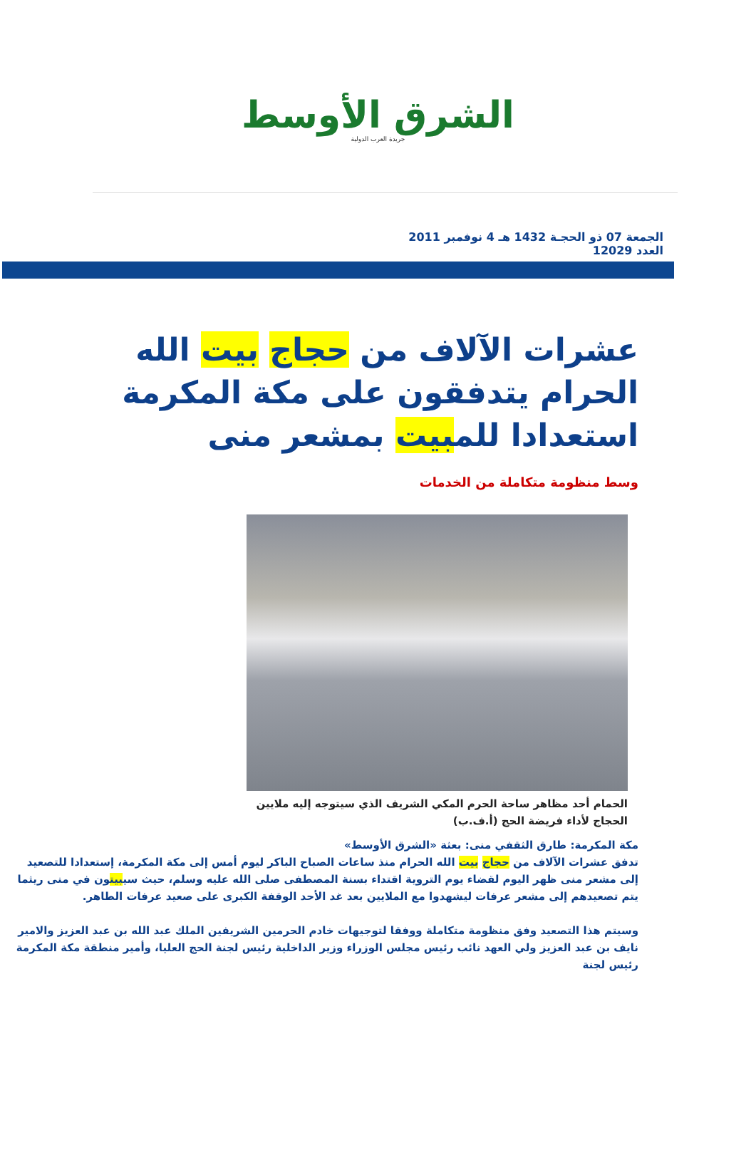الشرق الأوسط
جريدة العرب الدولية
الجمعة 07 ذو الحجـة 1432 هـ 4 نوفمبر 2011 العدد 12029
عشرات الآلاف من حجاج بيت الله الحرام يتدفقون على مكة المكرمة استعدادا للمبيت بمشعر منى
وسط منظومة متكاملة من الخدمات
الحمام أحد مظاهر ساحة الحرم المكي الشريف الذي سيتوجه إليه ملايين الحجاج لأداء فريضة الحج (أ.ف.ب)
مكة المكرمة: طارق الثقفي منى: بعثة «الشرق الأوسط»
تدفق عشرات الآلاف من حجاج بيت الله الحرام منذ ساعات الصباح الباكر ليوم أمس إلى مكة المكرمة، إستعدادا للتصعيد إلى مشعر منى ظهر اليوم لقضاء يوم التروية اقتداء بسنة المصطفى صلى الله عليه وسلم، حيث سيبيتون في منى ريثما يتم تصعيدهم إلى مشعر عرفات ليشهدوا مع الملايين بعد غد الأحد الوقفة الكبرى على صعيد عرفات الطاهر.
وسيتم هذا التصعيد وفق منظومة متكاملة ووفقا لتوجيهات خادم الحرمين الشريفين الملك عبد الله بن عبد العزيز والامير نايف بن عبد العزيز ولي العهد نائب رئيس مجلس الوزراء وزير الداخلية رئيس لجنة الحج العليا، وأمير منطقة مكة المكرمة رئيس لجنة